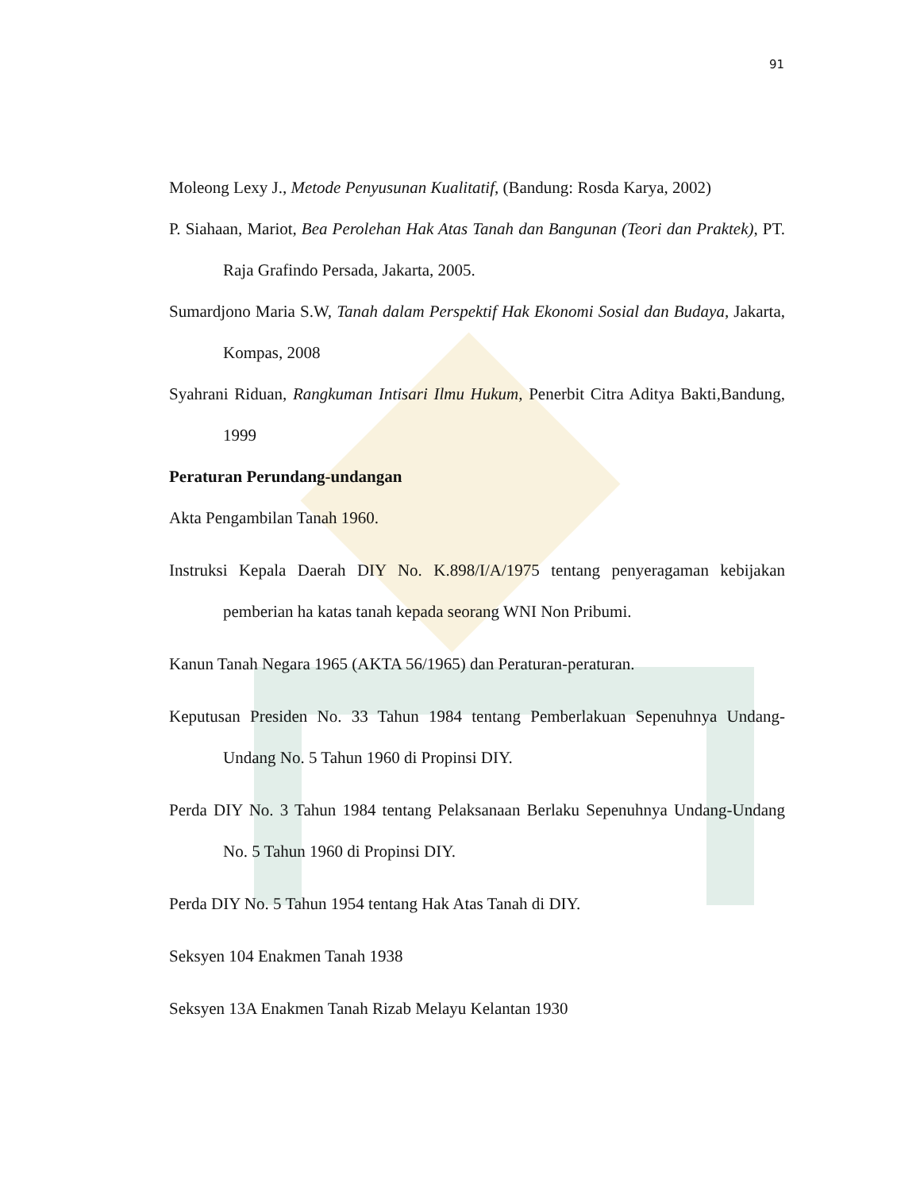91
Moleong Lexy J., Metode Penyusunan Kualitatif, (Bandung: Rosda Karya, 2002)
P. Siahaan, Mariot, Bea Perolehan Hak Atas Tanah dan Bangunan (Teori dan Praktek), PT. Raja Grafindo Persada, Jakarta, 2005.
Sumardjono Maria S.W, Tanah dalam Perspektif Hak Ekonomi Sosial dan Budaya, Jakarta, Kompas, 2008
Syahrani Riduan, Rangkuman Intisari Ilmu Hukum, Penerbit Citra Aditya Bakti,Bandung, 1999
Peraturan Perundang-undangan
Akta Pengambilan Tanah 1960.
Instruksi Kepala Daerah DIY No. K.898/I/A/1975 tentang penyeragaman kebijakan pemberian ha katas tanah kepada seorang WNI Non Pribumi.
Kanun Tanah Negara 1965 (AKTA 56/1965) dan Peraturan-peraturan.
Keputusan Presiden No. 33 Tahun 1984 tentang Pemberlakuan Sepenuhnya Undang-Undang No. 5 Tahun 1960 di Propinsi DIY.
Perda DIY No. 3 Tahun 1984 tentang Pelaksanaan Berlaku Sepenuhnya Undang-Undang No. 5 Tahun 1960 di Propinsi DIY.
Perda DIY No. 5 Tahun 1954 tentang Hak Atas Tanah di DIY.
Seksyen 104 Enakmen Tanah 1938
Seksyen 13A Enakmen Tanah Rizab Melayu Kelantan 1930